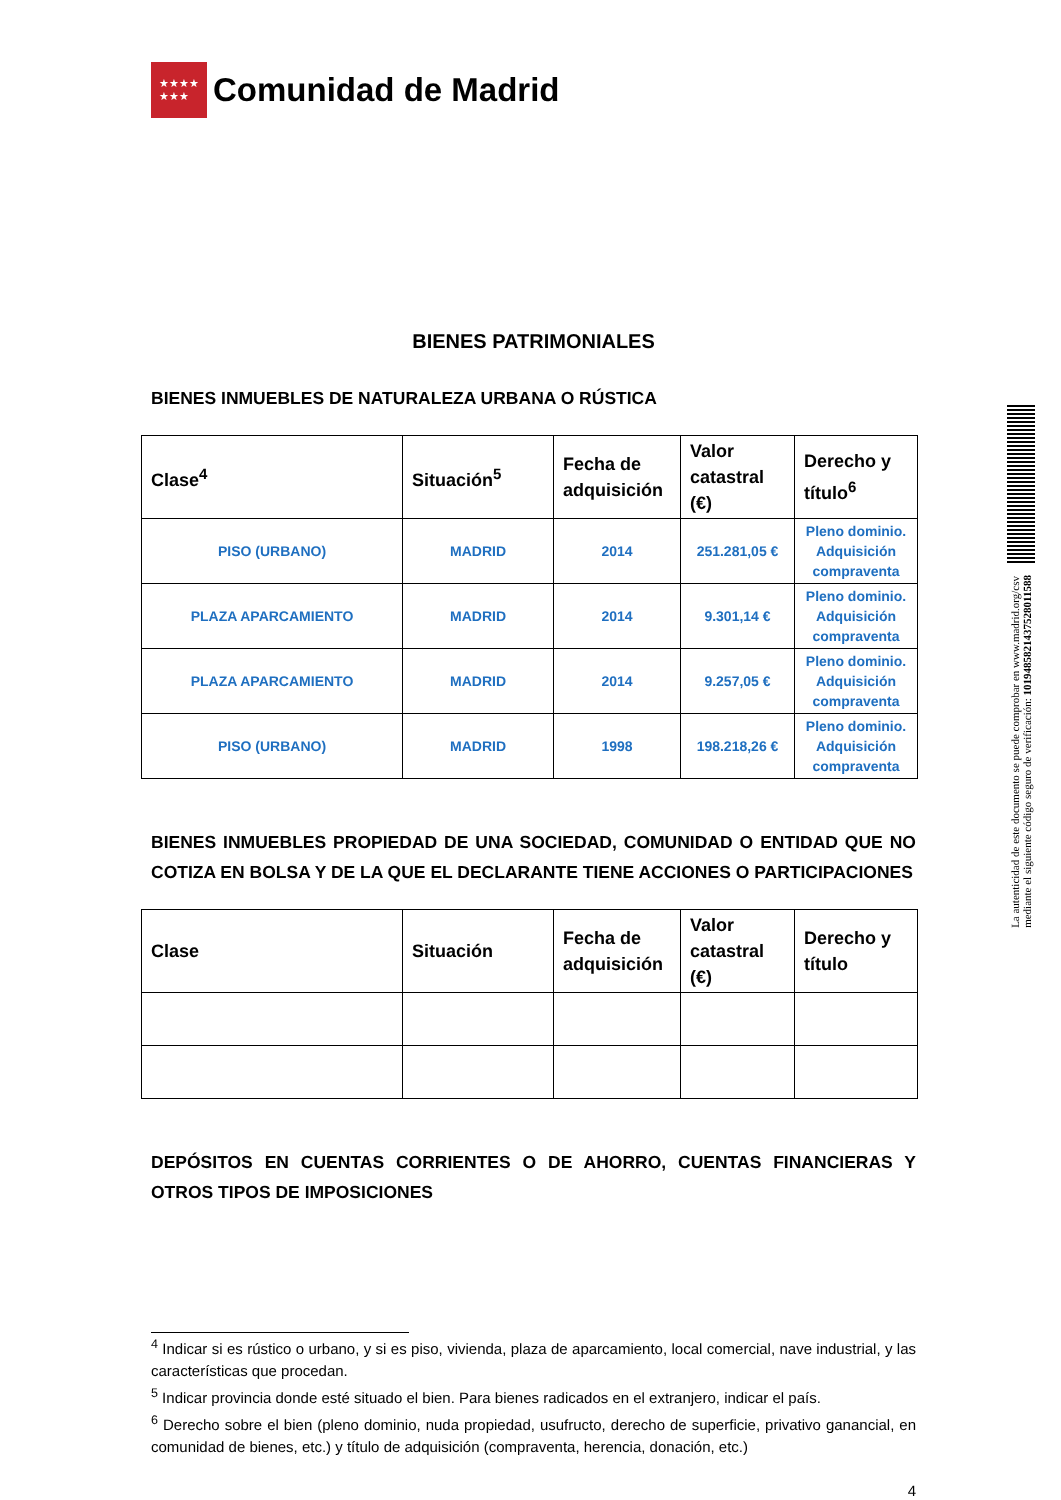★★★★
★★★
Comunidad de Madrid
BIENES PATRIMONIALES
BIENES INMUEBLES DE NATURALEZA URBANA O RÚSTICA
| Clase<sup>4</sup> | Situación<sup>5</sup> | Fecha de adquisición | Valor catastral (€) | Derecho y título<sup>6</sup> |
| --- | --- | --- | --- | --- |
| PISO (URBANO) | MADRID | 2014 | 251.281,05 € | Pleno dominio. Adquisición compraventa |
| PLAZA APARCAMIENTO | MADRID | 2014 | 9.301,14 € | Pleno dominio. Adquisición compraventa |
| PLAZA APARCAMIENTO | MADRID | 2014 | 9.257,05 € | Pleno dominio. Adquisición compraventa |
| PISO (URBANO) | MADRID | 1998 | 198.218,26 € | Pleno dominio. Adquisición compraventa |
BIENES INMUEBLES PROPIEDAD DE UNA SOCIEDAD, COMUNIDAD O ENTIDAD QUE NO COTIZA EN BOLSA Y DE LA QUE EL DECLARANTE TIENE ACCIONES O PARTICIPACIONES
| Clase | Situación | Fecha de adquisición | Valor catastral (€) | Derecho y título |
| --- | --- | --- | --- | --- |
DEPÓSITOS EN CUENTAS CORRIENTES O DE AHORRO, CUENTAS FINANCIERAS Y OTROS TIPOS DE IMPOSICIONES
<sup>4</sup> Indicar si es rústico o urbano, y si es piso, vivienda, plaza de aparcamiento, local comercial, nave industrial, y las características que procedan.
<sup>5</sup> Indicar provincia donde esté situado el bien. Para bienes radicados en el extranjero, indicar el país.
<sup>6</sup> Derecho sobre el bien (pleno dominio, nuda propiedad, usufructo, derecho de superficie, privativo ganancial, en comunidad de bienes, etc.) y título de adquisición (compraventa, herencia, donación, etc.)
4
La autenticidad de este documento se puede comprobar en www.madrid.org/csv
mediante el siguiente código seguro de verificación: 1019485821437528011588